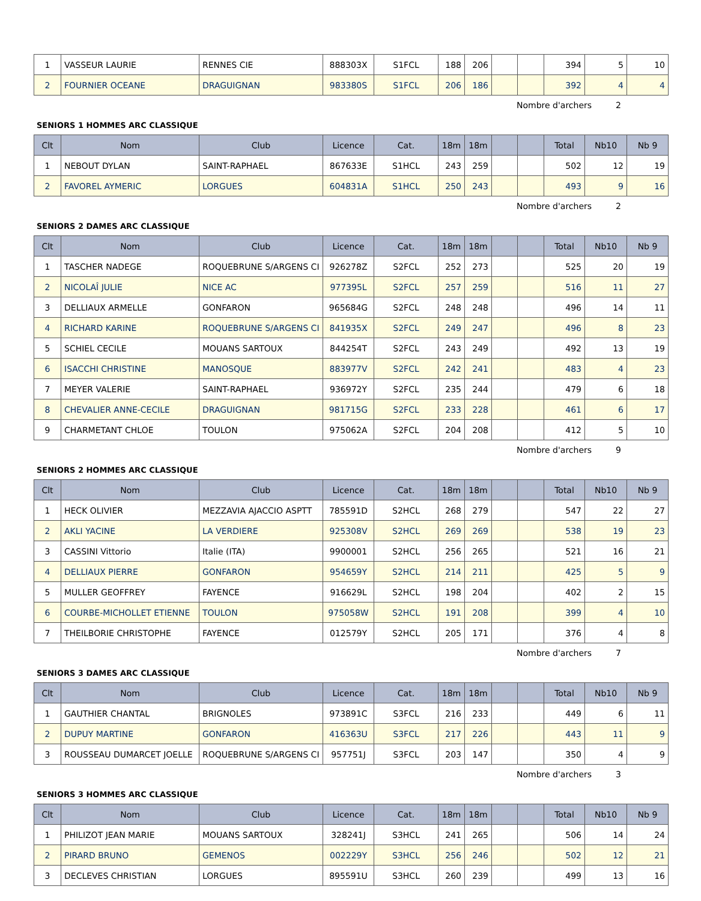| 1 | VASSEUR LAURIE | RENNES CIE | 888303X | S1FCL | 188 | 206 | | | 394 | 5 | 10 |
| 2 | FOURNIER OCEANE | DRAGUIGNAN | 983380S | S1FCL | 206 | 186 | | | 392 | 4 | 4 |
Nombre d'archers 2
SENIORS 1 HOMMES ARC CLASSIQUE
| Clt | Nom | Club | Licence | Cat. | 18m | 18m | | | Total | Nb10 | Nb 9 |
| --- | --- | --- | --- | --- | --- | --- | --- | --- | --- | --- | --- |
| 1 | NEBOUT DYLAN | SAINT-RAPHAEL | 867633E | S1HCL | 243 | 259 | | | 502 | 12 | 19 |
| 2 | FAVOREL AYMERIC | LORGUES | 604831A | S1HCL | 250 | 243 | | | 493 | 9 | 16 |
Nombre d'archers 2
SENIORS 2 DAMES ARC CLASSIQUE
| Clt | Nom | Club | Licence | Cat. | 18m | 18m | | | Total | Nb10 | Nb 9 |
| --- | --- | --- | --- | --- | --- | --- | --- | --- | --- | --- | --- |
| 1 | TASCHER NADEGE | ROQUEBRUNE S/ARGENS CI | 926278Z | S2FCL | 252 | 273 | | | 525 | 20 | 19 |
| 2 | NICOLAÎ JULIE | NICE AC | 977395L | S2FCL | 257 | 259 | | | 516 | 11 | 27 |
| 3 | DELLIAUX ARMELLE | GONFARON | 965684G | S2FCL | 248 | 248 | | | 496 | 14 | 11 |
| 4 | RICHARD KARINE | ROQUEBRUNE S/ARGENS CI | 841935X | S2FCL | 249 | 247 | | | 496 | 8 | 23 |
| 5 | SCHIEL CECILE | MOUANS SARTOUX | 844254T | S2FCL | 243 | 249 | | | 492 | 13 | 19 |
| 6 | ISACCHI CHRISTINE | MANOSQUE | 883977V | S2FCL | 242 | 241 | | | 483 | 4 | 23 |
| 7 | MEYER VALERIE | SAINT-RAPHAEL | 936972Y | S2FCL | 235 | 244 | | | 479 | 6 | 18 |
| 8 | CHEVALIER ANNE-CECILE | DRAGUIGNAN | 981715G | S2FCL | 233 | 228 | | | 461 | 6 | 17 |
| 9 | CHARMETANT CHLOE | TOULON | 975062A | S2FCL | 204 | 208 | | | 412 | 5 | 10 |
Nombre d'archers 9
SENIORS 2 HOMMES ARC CLASSIQUE
| Clt | Nom | Club | Licence | Cat. | 18m | 18m | | | Total | Nb10 | Nb 9 |
| --- | --- | --- | --- | --- | --- | --- | --- | --- | --- | --- | --- |
| 1 | HECK OLIVIER | MEZZAVIA AJACCIO ASPTT | 785591D | S2HCL | 268 | 279 | | | 547 | 22 | 27 |
| 2 | AKLI YACINE | LA VERDIERE | 925308V | S2HCL | 269 | 269 | | | 538 | 19 | 23 |
| 3 | CASSINI Vittorio | Italie (ITA) | 9900001 | S2HCL | 256 | 265 | | | 521 | 16 | 21 |
| 4 | DELLIAUX PIERRE | GONFARON | 954659Y | S2HCL | 214 | 211 | | | 425 | 5 | 9 |
| 5 | MULLER GEOFFREY | FAYENCE | 916629L | S2HCL | 198 | 204 | | | 402 | 2 | 15 |
| 6 | COURBE-MICHOLLET ETIENNE | TOULON | 975058W | S2HCL | 191 | 208 | | | 399 | 4 | 10 |
| 7 | THEILBORIE CHRISTOPHE | FAYENCE | 012579Y | S2HCL | 205 | 171 | | | 376 | 4 | 8 |
Nombre d'archers 7
SENIORS 3 DAMES ARC CLASSIQUE
| Clt | Nom | Club | Licence | Cat. | 18m | 18m | | | Total | Nb10 | Nb 9 |
| --- | --- | --- | --- | --- | --- | --- | --- | --- | --- | --- | --- |
| 1 | GAUTHIER CHANTAL | BRIGNOLES | 973891C | S3FCL | 216 | 233 | | | 449 | 6 | 11 |
| 2 | DUPUY MARTINE | GONFARON | 416363U | S3FCL | 217 | 226 | | | 443 | 11 | 9 |
| 3 | ROUSSEAU DUMARCET JOELLE | ROQUEBRUNE S/ARGENS CI | 957751J | S3FCL | 203 | 147 | | | 350 | 4 | 9 |
Nombre d'archers 3
SENIORS 3 HOMMES ARC CLASSIQUE
| Clt | Nom | Club | Licence | Cat. | 18m | 18m | | | Total | Nb10 | Nb 9 |
| --- | --- | --- | --- | --- | --- | --- | --- | --- | --- | --- | --- |
| 1 | PHILIZOT JEAN MARIE | MOUANS SARTOUX | 328241J | S3HCL | 241 | 265 | | | 506 | 14 | 24 |
| 2 | PIRARD BRUNO | GEMENOS | 002229Y | S3HCL | 256 | 246 | | | 502 | 12 | 21 |
| 3 | DECLEVES CHRISTIAN | LORGUES | 895591U | S3HCL | 260 | 239 | | | 499 | 13 | 16 |